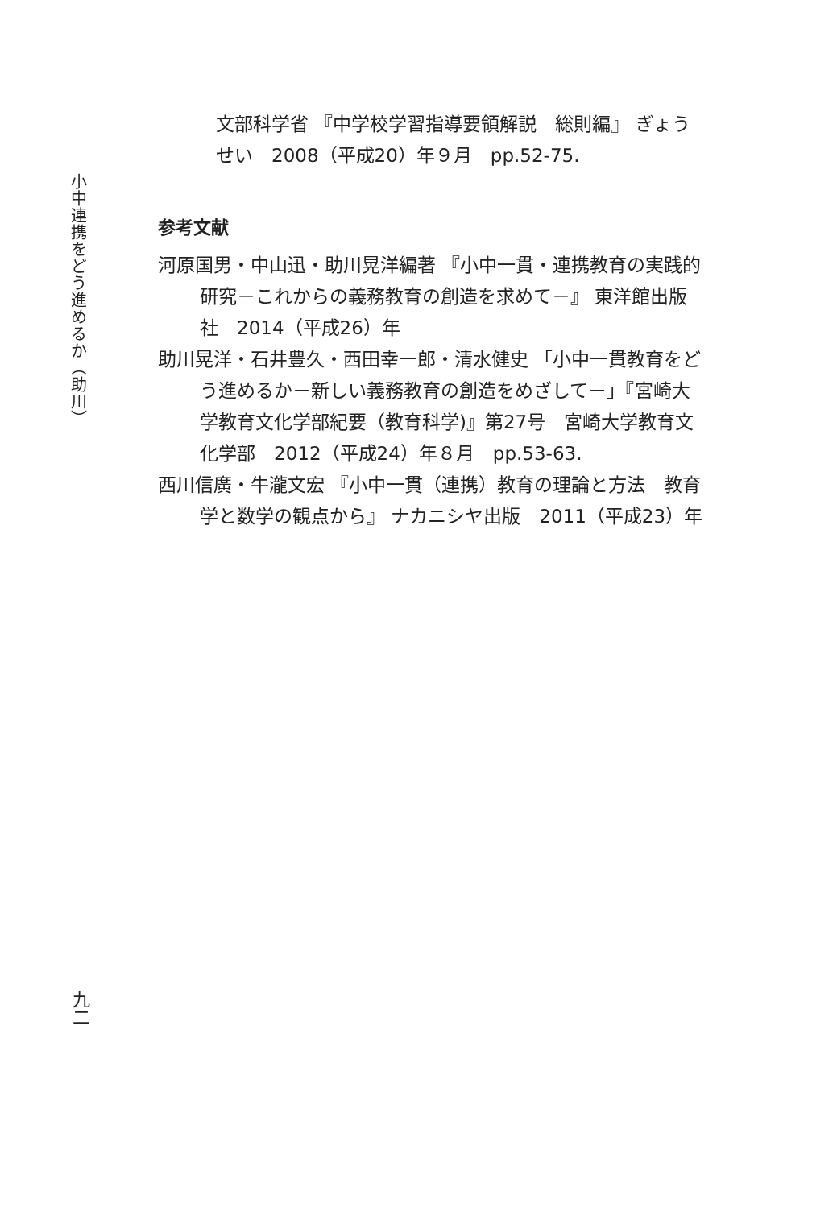小中連携をどう進めるか（助川）
文部科学省 『中学校学習指導要領解説　総則編』 ぎょうせい　2008（平成20）年９月　pp.52-75.
参考文献
河原国男・中山迅・助川晃洋編著 『小中一貫・連携教育の実践的研究－これからの義務教育の創造を求めて－』 東洋館出版社　2014（平成26）年
助川晃洋・石井豊久・西田幸一郎・清水健史 「小中一貫教育をどう進めるか－新しい義務教育の創造をめざして－」『宮崎大学教育文化学部紀要（教育科学)』第27号　宮崎大学教育文化学部　2012（平成24）年８月　pp.53-63.
西川信廣・牛瀧文宏 『小中一貫（連携）教育の理論と方法　教育学と数学の観点から』 ナカニシヤ出版　2011（平成23）年
九二